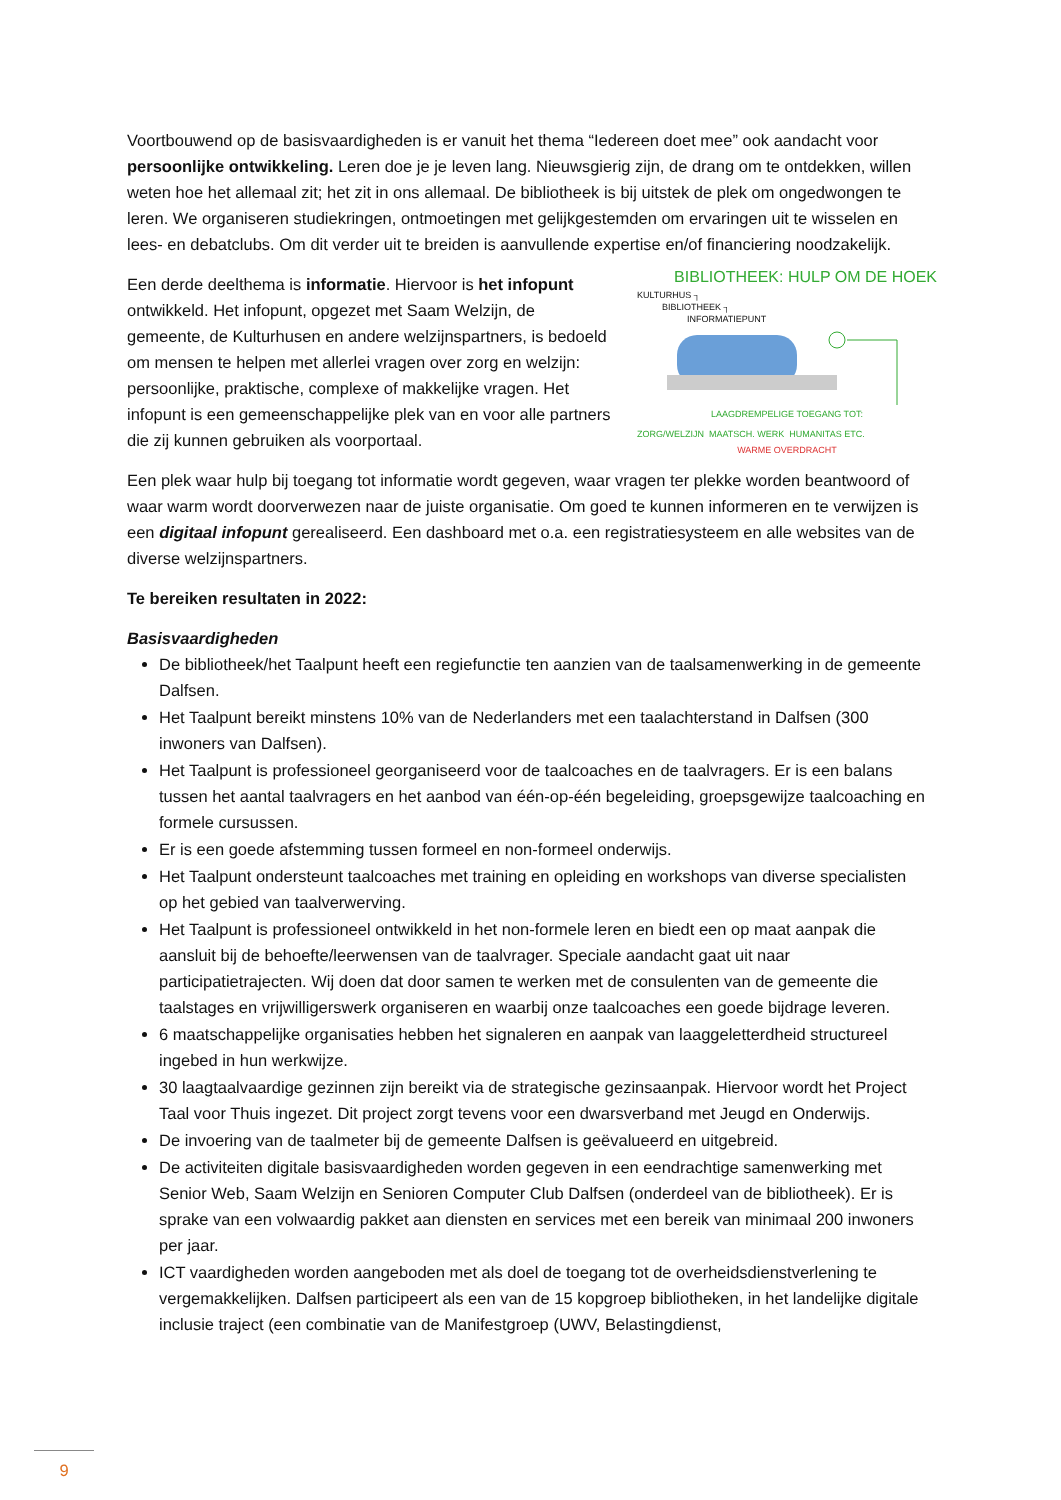Voortbouwend op de basisvaardigheden is er vanuit het thema “Iedereen doet mee” ook aandacht voor persoonlijke ontwikkeling. Leren doe je je leven lang. Nieuwsgierig zijn, de drang om te ontdekken, willen weten hoe het allemaal zit; het zit in ons allemaal. De bibliotheek is bij uitstek de plek om ongedwongen te leren. We organiseren studiekringen, ontmoetingen met gelijkgestemden om ervaringen uit te wisselen en lees- en debatclubs. Om dit verder uit te breiden is aanvullende expertise en/of financiering noodzakelijk.
BIBLIOTHEEK: HULP OM DE HOEK
KULTURHUS ┐
BIBLIOTHEEK ┐
INFORMATIEPUNT
LAAGDREMPELIGE TOEGANG TOT:
ZORG/WELZIJN MAATSCH. WERK HUMANITAS ETC.
WARME OVERDRACHT
Een derde deelthema is informatie. Hiervoor is het infopunt ontwikkeld. Het infopunt, opgezet met Saam Welzijn, de gemeente, de Kulturhusen en andere welzijnspartners, is bedoeld om mensen te helpen met allerlei vragen over zorg en welzijn: persoonlijke, praktische, complexe of makkelijke vragen. Het infopunt is een gemeenschappelijke plek van en voor alle partners die zij kunnen gebruiken als voorportaal.
Een plek waar hulp bij toegang tot informatie wordt gegeven, waar vragen ter plekke worden beantwoord of waar warm wordt doorverwezen naar de juiste organisatie. Om goed te kunnen informeren en te verwijzen is een digitaal infopunt gerealiseerd. Een dashboard met o.a. een registratiesysteem en alle websites van de diverse welzijnspartners.
Te bereiken resultaten in 2022:
Basisvaardigheden
De bibliotheek/het Taalpunt heeft een regiefunctie ten aanzien van de taalsamenwerking in de gemeente Dalfsen.
Het Taalpunt bereikt minstens 10% van de Nederlanders met een taalachterstand in Dalfsen (300 inwoners van Dalfsen).
Het Taalpunt is professioneel georganiseerd voor de taalcoaches en de taalvragers. Er is een balans tussen het aantal taalvragers en het aanbod van één-op-één begeleiding, groepsgewijze taalcoaching en formele cursussen.
Er is een goede afstemming tussen formeel en non-formeel onderwijs.
Het Taalpunt ondersteunt taalcoaches met training en opleiding en workshops van diverse specialisten op het gebied van taalverwerving.
Het Taalpunt is professioneel ontwikkeld in het non-formele leren en biedt een op maat aanpak die aansluit bij de behoefte/leerwensen van de taalvrager. Speciale aandacht gaat uit naar participatietrajecten. Wij doen dat door samen te werken met de consulenten van de gemeente die taalstages en vrijwilligerswerk organiseren en waarbij onze taalcoaches een goede bijdrage leveren.
6 maatschappelijke organisaties hebben het signaleren en aanpak van laaggeletterdheid structureel ingebed in hun werkwijze.
30 laagtaalvaardige gezinnen zijn bereikt via de strategische gezinsaanpak. Hiervoor wordt het Project Taal voor Thuis ingezet. Dit project zorgt tevens voor een dwarsverband met Jeugd en Onderwijs.
De invoering van de taalmeter bij de gemeente Dalfsen is geëvalueerd en uitgebreid.
De activiteiten digitale basisvaardigheden worden gegeven in een eendrachtige samenwerking met Senior Web, Saam Welzijn en Senioren Computer Club Dalfsen (onderdeel van de bibliotheek). Er is sprake van een volwaardig pakket aan diensten en services met een bereik van minimaal 200 inwoners per jaar.
ICT vaardigheden worden aangeboden met als doel de toegang tot de overheidsdienstverlening te vergemakkelijken. Dalfsen participeert als een van de 15 kopgroep bibliotheken, in het landelijke digitale inclusie traject (een combinatie van de Manifestgroep (UWV, Belastingdienst,
9